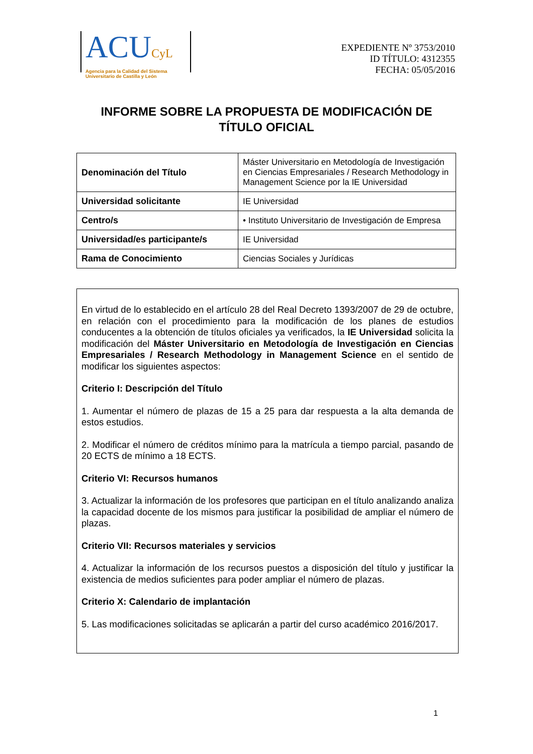ACUCyL
Agencia para la Calidad del Sistema
Universitario de Castilla y León
EXPEDIENTE Nº 3753/2010
ID TÍTULO: 4312355
FECHA: 05/05/2016
INFORME SOBRE LA PROPUESTA DE MODIFICACIÓN DE
TÍTULO OFICIAL
| Denominación del Título | Máster Universitario en Metodología de Investigación en Ciencias Empresariales / Research Methodology in Management Science por la IE Universidad |
| Universidad solicitante | IE Universidad |
| Centro/s | • Instituto Universitario de Investigación de Empresa |
| Universidad/es participante/s | IE Universidad |
| Rama de Conocimiento | Ciencias Sociales y Jurídicas |
En virtud de lo establecido en el artículo 28 del Real Decreto 1393/2007 de 29 de octubre, en relación con el procedimiento para la modificación de los planes de estudios conducentes a la obtención de títulos oficiales ya verificados, la IE Universidad solicita la modificación del Máster Universitario en Metodología de Investigación en Ciencias Empresariales / Research Methodology in Management Science en el sentido de modificar los siguientes aspectos:
Criterio I: Descripción del Título
1. Aumentar el número de plazas de 15 a 25 para dar respuesta a la alta demanda de estos estudios.
2. Modificar el número de créditos mínimo para la matrícula a tiempo parcial, pasando de 20 ECTS de mínimo a 18 ECTS.
Criterio VI: Recursos humanos
3. Actualizar la información de los profesores que participan en el título analizando analiza la capacidad docente de los mismos para justificar la posibilidad de ampliar el número de plazas.
Criterio VII: Recursos materiales y servicios
4. Actualizar la información de los recursos puestos a disposición del título y justificar la existencia de medios suficientes para poder ampliar el número de plazas.
Criterio X: Calendario de implantación
5. Las modificaciones solicitadas se aplicarán a partir del curso académico 2016/2017.
1